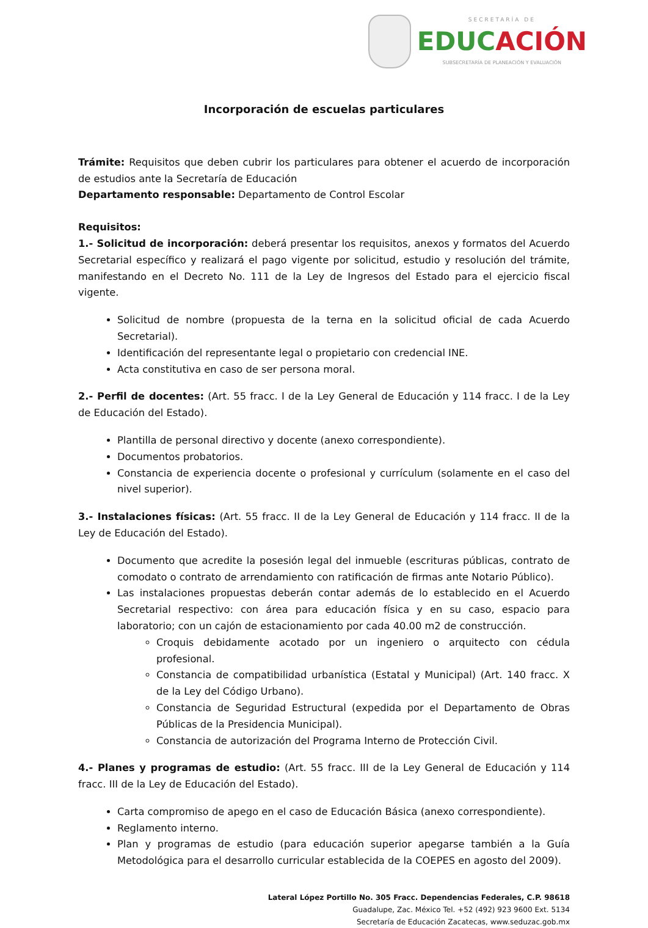SECRETARÍA DE
EDUC ACIÓN
SUBSECRETARÍA DE PLANEACIÓN Y EVALUACIÓN
Incorporación de escuelas particulares
Trámite: Requisitos que deben cubrir los particulares para obtener el acuerdo de incorporación de estudios ante la Secretaría de Educación
Departamento responsable: Departamento de Control Escolar
Requisitos:
1.- Solicitud de incorporación: deberá presentar los requisitos, anexos y formatos del Acuerdo Secretarial específico y realizará el pago vigente por solicitud, estudio y resolución del trámite, manifestando en el Decreto No. 111 de la Ley de Ingresos del Estado para el ejercicio fiscal vigente.
Solicitud de nombre (propuesta de la terna en la solicitud oficial de cada Acuerdo Secretarial).
Identificación del representante legal o propietario con credencial INE.
Acta constitutiva en caso de ser persona moral.
2.- Perfil de docentes: (Art. 55 fracc. I de la Ley General de Educación y 114 fracc. I de la Ley de Educación del Estado).
Plantilla de personal directivo y docente (anexo correspondiente).
Documentos probatorios.
Constancia de experiencia docente o profesional y currículum (solamente en el caso del nivel superior).
3.- Instalaciones físicas: (Art. 55 fracc. II de la Ley General de Educación y 114 fracc. II de la Ley de Educación del Estado).
Documento que acredite la posesión legal del inmueble (escrituras públicas, contrato de comodato o contrato de arrendamiento con ratificación de firmas ante Notario Público).
Las instalaciones propuestas deberán contar además de lo establecido en el Acuerdo Secretarial respectivo: con área para educación física y en su caso, espacio para laboratorio; con un cajón de estacionamiento por cada 40.00 m2 de construcción.
Croquis debidamente acotado por un ingeniero o arquitecto con cédula profesional.
Constancia de compatibilidad urbanística (Estatal y Municipal) (Art. 140 fracc. X de la Ley del Código Urbano).
Constancia de Seguridad Estructural (expedida por el Departamento de Obras Públicas de la Presidencia Municipal).
Constancia de autorización del Programa Interno de Protección Civil.
4.- Planes y programas de estudio: (Art. 55 fracc. III de la Ley General de Educación y 114 fracc. III de la Ley de Educación del Estado).
Carta compromiso de apego en el caso de Educación Básica (anexo correspondiente).
Reglamento interno.
Plan y programas de estudio (para educación superior apegarse también a la Guía Metodológica para el desarrollo curricular establecida de la COEPES en agosto del 2009).
Lateral López Portillo No. 305 Fracc. Dependencias Federales, C.P. 98618
Guadalupe, Zac. México Tel. +52 (492) 923 9600 Ext. 5134
Secretaría de Educación Zacatecas, www.seduzac.gob.mx